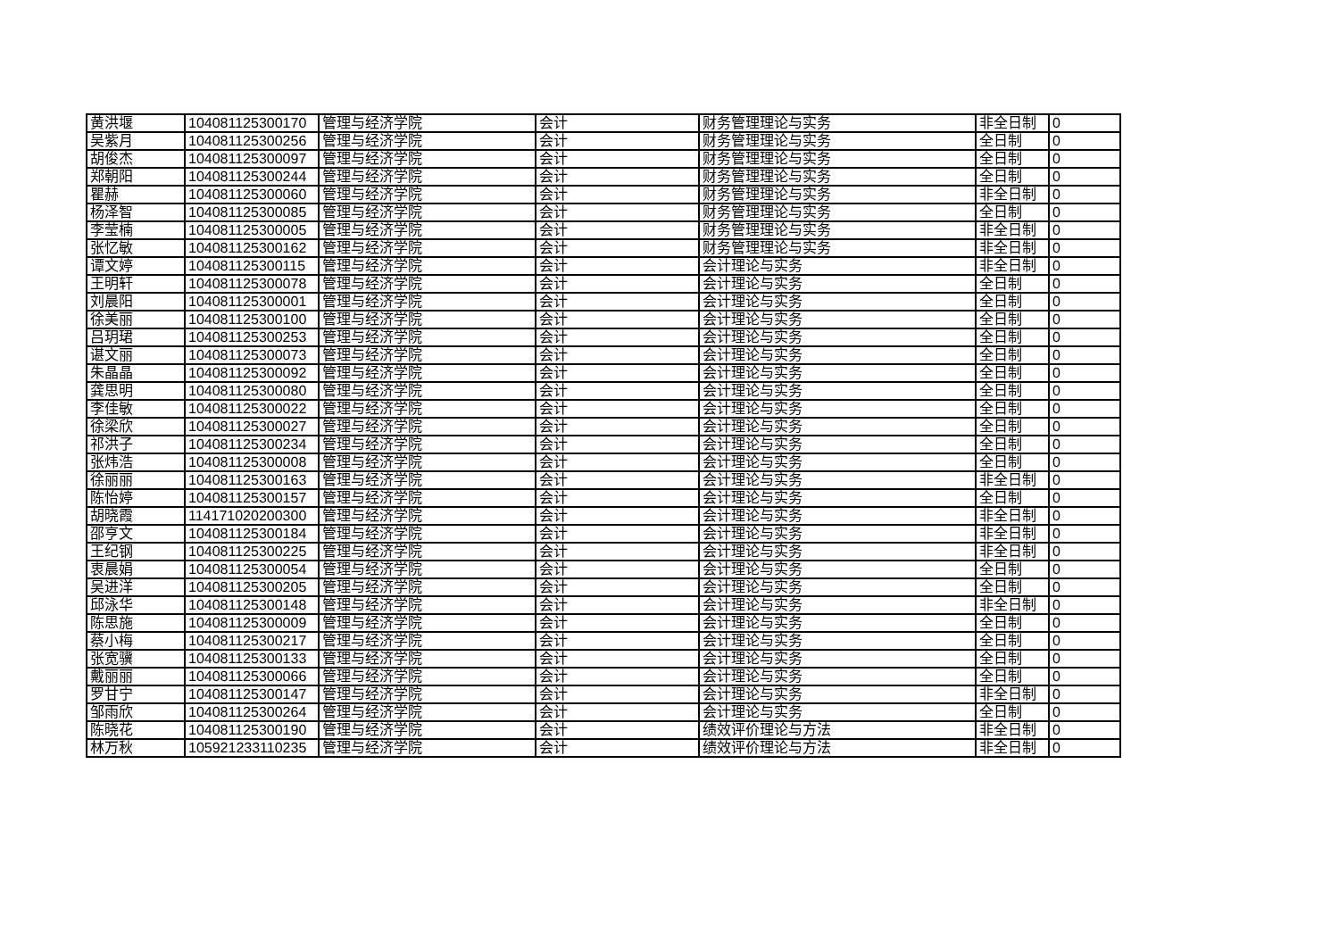| 黄洪堰 | 104081125300170 | 管理与经济学院 | 会计 | 财务管理理论与实务 | 非全日制 | 0 |
| 吴紫月 | 104081125300256 | 管理与经济学院 | 会计 | 财务管理理论与实务 | 全日制 | 0 |
| 胡俊杰 | 104081125300097 | 管理与经济学院 | 会计 | 财务管理理论与实务 | 全日制 | 0 |
| 郑朝阳 | 104081125300244 | 管理与经济学院 | 会计 | 财务管理理论与实务 | 全日制 | 0 |
| 瞿赫 | 104081125300060 | 管理与经济学院 | 会计 | 财务管理理论与实务 | 非全日制 | 0 |
| 杨泽智 | 104081125300085 | 管理与经济学院 | 会计 | 财务管理理论与实务 | 全日制 | 0 |
| 李莹楠 | 104081125300005 | 管理与经济学院 | 会计 | 财务管理理论与实务 | 非全日制 | 0 |
| 张忆敏 | 104081125300162 | 管理与经济学院 | 会计 | 财务管理理论与实务 | 非全日制 | 0 |
| 谭文婷 | 104081125300115 | 管理与经济学院 | 会计 | 会计理论与实务 | 非全日制 | 0 |
| 王明轩 | 104081125300078 | 管理与经济学院 | 会计 | 会计理论与实务 | 全日制 | 0 |
| 刘晨阳 | 104081125300001 | 管理与经济学院 | 会计 | 会计理论与实务 | 全日制 | 0 |
| 徐美丽 | 104081125300100 | 管理与经济学院 | 会计 | 会计理论与实务 | 全日制 | 0 |
| 吕玥珺 | 104081125300253 | 管理与经济学院 | 会计 | 会计理论与实务 | 全日制 | 0 |
| 谌文丽 | 104081125300073 | 管理与经济学院 | 会计 | 会计理论与实务 | 全日制 | 0 |
| 朱晶晶 | 104081125300092 | 管理与经济学院 | 会计 | 会计理论与实务 | 全日制 | 0 |
| 龚思明 | 104081125300080 | 管理与经济学院 | 会计 | 会计理论与实务 | 全日制 | 0 |
| 李佳敏 | 104081125300022 | 管理与经济学院 | 会计 | 会计理论与实务 | 全日制 | 0 |
| 徐梁欣 | 104081125300027 | 管理与经济学院 | 会计 | 会计理论与实务 | 全日制 | 0 |
| 祁洪子 | 104081125300234 | 管理与经济学院 | 会计 | 会计理论与实务 | 全日制 | 0 |
| 张炜浩 | 104081125300008 | 管理与经济学院 | 会计 | 会计理论与实务 | 全日制 | 0 |
| 徐丽丽 | 104081125300163 | 管理与经济学院 | 会计 | 会计理论与实务 | 非全日制 | 0 |
| 陈怡婷 | 104081125300157 | 管理与经济学院 | 会计 | 会计理论与实务 | 全日制 | 0 |
| 胡晓霞 | 114171020200300 | 管理与经济学院 | 会计 | 会计理论与实务 | 非全日制 | 0 |
| 邵亨文 | 104081125300184 | 管理与经济学院 | 会计 | 会计理论与实务 | 非全日制 | 0 |
| 王纪钢 | 104081125300225 | 管理与经济学院 | 会计 | 会计理论与实务 | 非全日制 | 0 |
| 衷晨娟 | 104081125300054 | 管理与经济学院 | 会计 | 会计理论与实务 | 全日制 | 0 |
| 吴进洋 | 104081125300205 | 管理与经济学院 | 会计 | 会计理论与实务 | 全日制 | 0 |
| 邱泳华 | 104081125300148 | 管理与经济学院 | 会计 | 会计理论与实务 | 非全日制 | 0 |
| 陈思施 | 104081125300009 | 管理与经济学院 | 会计 | 会计理论与实务 | 全日制 | 0 |
| 蔡小梅 | 104081125300217 | 管理与经济学院 | 会计 | 会计理论与实务 | 全日制 | 0 |
| 张宽骥 | 104081125300133 | 管理与经济学院 | 会计 | 会计理论与实务 | 全日制 | 0 |
| 戴丽丽 | 104081125300066 | 管理与经济学院 | 会计 | 会计理论与实务 | 全日制 | 0 |
| 罗甘宁 | 104081125300147 | 管理与经济学院 | 会计 | 会计理论与实务 | 非全日制 | 0 |
| 邹雨欣 | 104081125300264 | 管理与经济学院 | 会计 | 会计理论与实务 | 全日制 | 0 |
| 陈晓花 | 104081125300190 | 管理与经济学院 | 会计 | 绩效评价理论与方法 | 非全日制 | 0 |
| 林万秋 | 105921233110235 | 管理与经济学院 | 会计 | 绩效评价理论与方法 | 非全日制 | 0 |